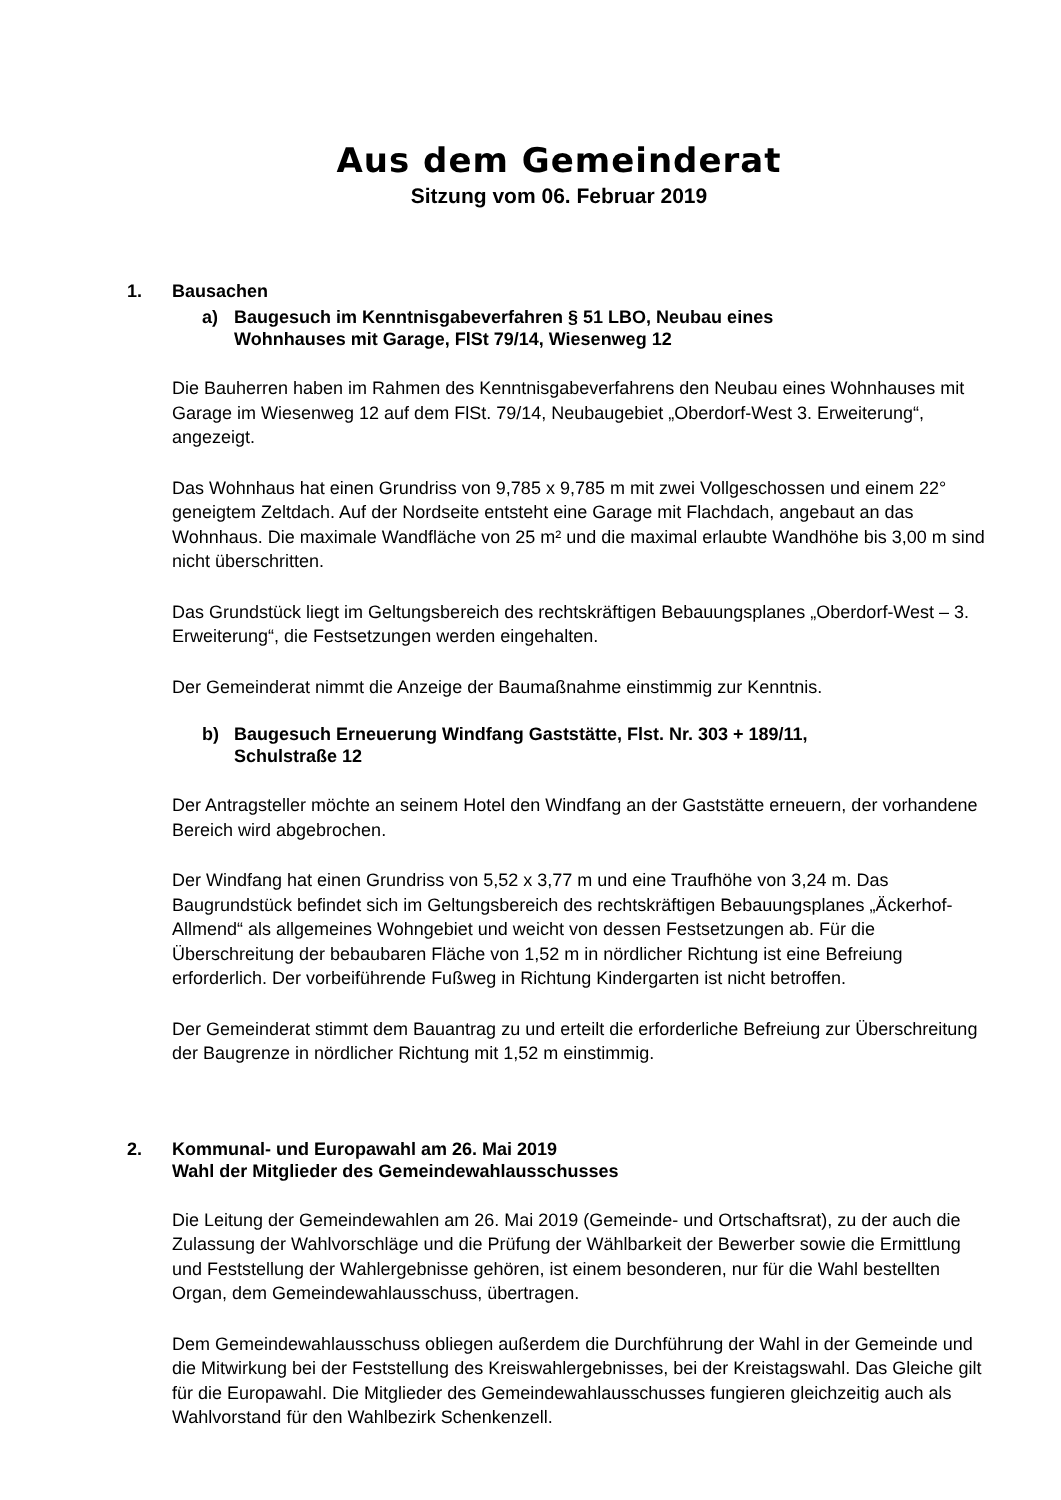Aus dem Gemeinderat
Sitzung vom 06. Februar 2019
1. Bausachen
a) Baugesuch im Kenntnisgabeverfahren § 51 LBO, Neubau eines
Wohnhauses mit Garage, FlSt 79/14, Wiesenweg 12
Die Bauherren haben im Rahmen des Kenntnisgabeverfahrens den Neubau eines Wohnhauses mit Garage im Wiesenweg 12 auf dem FlSt. 79/14, Neubaugebiet „Oberdorf-West 3. Erweiterung“, angezeigt.
Das Wohnhaus hat einen Grundriss von 9,785 x 9,785 m mit zwei Vollgeschossen und einem 22° geneigtem Zeltdach. Auf der Nordseite entsteht eine Garage mit Flachdach, angebaut an das Wohnhaus. Die maximale Wandfläche von 25 m² und die maximal erlaubte Wandhöhe bis 3,00 m sind nicht überschritten.
Das Grundstück liegt im Geltungsbereich des rechtskräftigen Bebauungsplanes „Oberdorf-West – 3. Erweiterung“, die Festsetzungen werden eingehalten.
Der Gemeinderat nimmt die Anzeige der Baumaßnahme einstimmig zur Kenntnis.
b) Baugesuch Erneuerung Windfang Gaststätte, Flst. Nr. 303 + 189/11,
Schulstraße 12
Der Antragsteller möchte an seinem Hotel den Windfang an der Gaststätte erneuern, der vorhandene Bereich wird abgebrochen.
Der Windfang hat einen Grundriss von 5,52 x 3,77 m und eine Traufhöhe von 3,24 m. Das Baugrundstück befindet sich im Geltungsbereich des rechtskräftigen Bebauungsplanes „Äckerhof-Allmend“ als allgemeines Wohngebiet und weicht von dessen Festsetzungen ab. Für die Überschreitung der bebaubaren Fläche von 1,52 m in nördlicher Richtung ist eine Befreiung erforderlich. Der vorbeiführende Fußweg in Richtung Kindergarten ist nicht betroffen.
Der Gemeinderat stimmt dem Bauantrag zu und erteilt die erforderliche Befreiung zur Überschreitung der Baugrenze in nördlicher Richtung mit 1,52 m einstimmig.
2. Kommunal- und Europawahl am 26. Mai 2019
Wahl der Mitglieder des Gemeindewahlausschusses
Die Leitung der Gemeindewahlen am 26. Mai 2019 (Gemeinde- und Ortschaftsrat), zu der auch die Zulassung der Wahlvorschläge und die Prüfung der Wählbarkeit der Bewerber sowie die Ermittlung und Feststellung der Wahlergebnisse gehören, ist einem besonderen, nur für die Wahl bestellten Organ, dem Gemeindewahlausschuss, übertragen.
Dem Gemeindewahlausschuss obliegen außerdem die Durchführung der Wahl in der Gemeinde und die Mitwirkung bei der Feststellung des Kreiswahlergebnisses, bei der Kreistagswahl. Das Gleiche gilt für die Europawahl. Die Mitglieder des Gemeindewahlausschusses fungieren gleichzeitig auch als Wahlvorstand für den Wahlbezirk Schenkenzell.